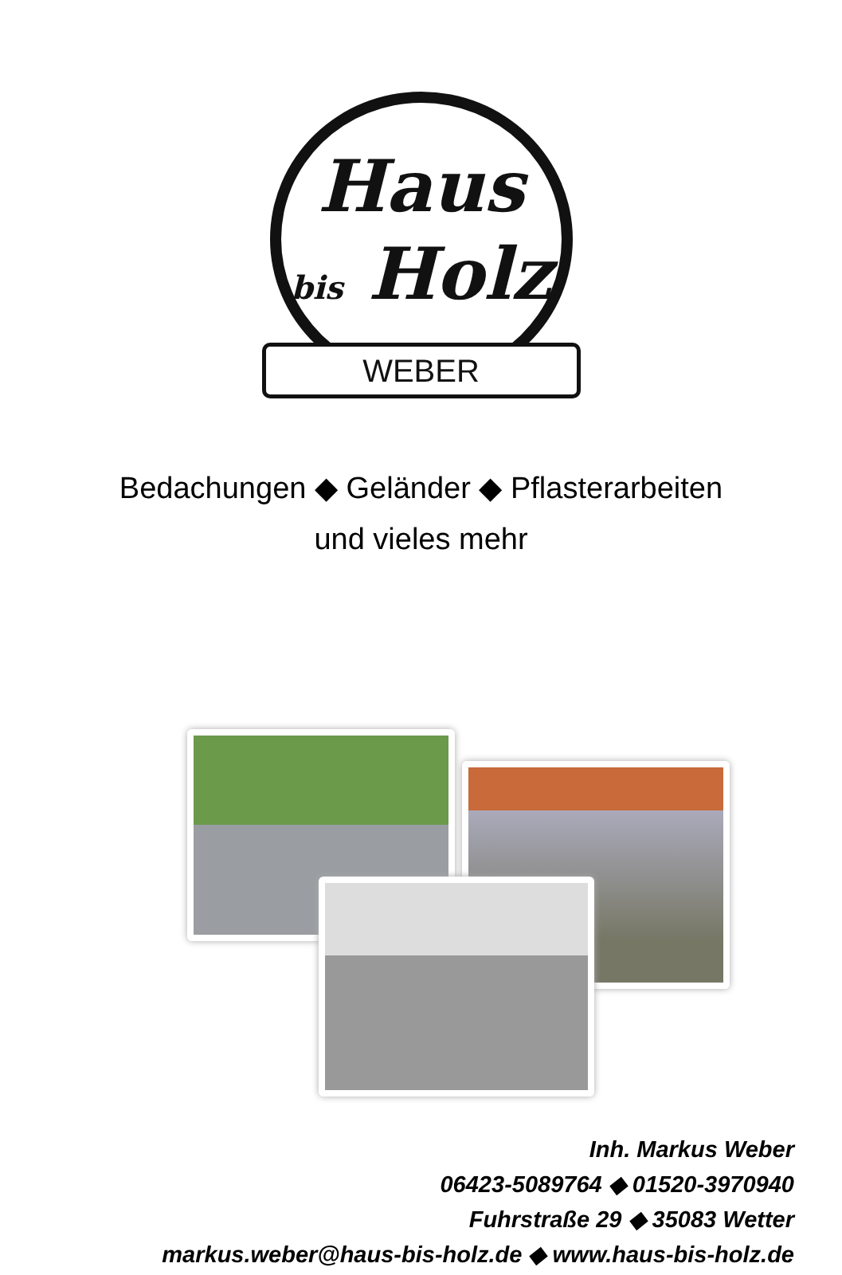Haus
bis Holz
WEBER
Bedachungen ◆ Geländer ◆ Pflasterarbeiten
und vieles mehr
Inh. Markus Weber
06423-5089764 ◆ 01520-3970940
Fuhrstraße 29 ◆ 35083 Wetter
markus.weber@haus-bis-holz.de ◆ www.haus-bis-holz.de